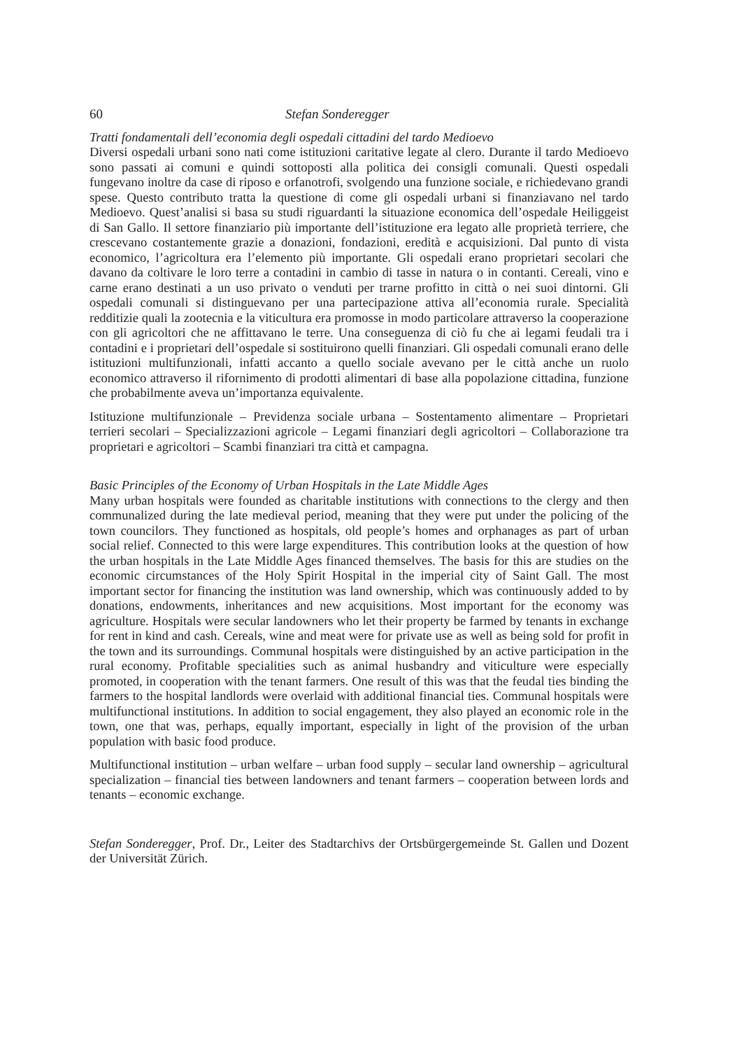60 Stefan Sonderegger
Tratti fondamentali dell’economia degli ospedali cittadini del tardo Medioevo
Diversi ospedali urbani sono nati come istituzioni caritative legate al clero. Durante il tardo Medioevo sono passati ai comuni e quindi sottoposti alla politica dei consigli comunali. Questi ospedali fungevano inoltre da case di riposo e orfanotrofi, svolgendo una funzione sociale, e richiedevano grandi spese. Questo contributo tratta la questione di come gli ospedali urbani si finanziavano nel tardo Medioevo. Quest’analisi si basa su studi riguardanti la situazione economica dell’ospedale Heiliggeist di San Gallo. Il settore finanziario più importante dell’istituzione era legato alle proprietà terriere, che crescevano costantemente grazie a donazioni, fondazioni, eredità e acquisizioni. Dal punto di vista economico, l’agricoltura era l’elemento più importante. Gli ospedali erano proprietari secolari che davano da coltivare le loro terre a contadini in cambio di tasse in natura o in contanti. Cereali, vino e carne erano destinati a un uso privato o venduti per trarne profitto in città o nei suoi dintorni. Gli ospedali comunali si distinguevano per una partecipazione attiva all’economia rurale. Specialità redditizie quali la zootecnia e la viticultura era promosse in modo particolare attraverso la cooperazione con gli agricoltori che ne affittavano le terre. Una conseguenza di ciò fu che ai legami feudali tra i contadini e i proprietari dell’ospedale si sostituirono quelli finanziari. Gli ospedali comunali erano delle istituzioni multifunzionali, infatti accanto a quello sociale avevano per le città anche un ruolo economico attraverso il rifornimento di prodotti alimentari di base alla popolazione cittadina, funzione che probabilmente aveva un’importanza equivalente.
Istituzione multifunzionale – Previdenza sociale urbana – Sostentamento alimentare – Proprietari terrieri secolari – Specializzazioni agricole – Legami finanziari degli agricoltori – Collaborazione tra proprietari e agricoltori – Scambi finanziari tra città et campagna.
Basic Principles of the Economy of Urban Hospitals in the Late Middle Ages
Many urban hospitals were founded as charitable institutions with connections to the clergy and then communalized during the late medieval period, meaning that they were put under the policing of the town councilors. They functioned as hospitals, old people’s homes and orphanages as part of urban social relief. Connected to this were large expenditures. This contribution looks at the question of how the urban hospitals in the Late Middle Ages financed themselves. The basis for this are studies on the economic circumstances of the Holy Spirit Hospital in the imperial city of Saint Gall. The most important sector for financing the institution was land ownership, which was continuously added to by donations, endowments, inheritances and new acquisitions. Most important for the economy was agriculture. Hospitals were secular landowners who let their property be farmed by tenants in exchange for rent in kind and cash. Cereals, wine and meat were for private use as well as being sold for profit in the town and its surroundings. Communal hospitals were distinguished by an active participation in the rural economy. Profitable specialities such as animal husbandry and viticulture were especially promoted, in cooperation with the tenant farmers. One result of this was that the feudal ties binding the farmers to the hospital landlords were overlaid with additional financial ties. Communal hospitals were multifunctional institutions. In addition to social engagement, they also played an economic role in the town, one that was, perhaps, equally important, especially in light of the provision of the urban population with basic food produce.
Multifunctional institution – urban welfare – urban food supply – secular land ownership – agricultural specialization – financial ties between landowners and tenant farmers – cooperation between lords and tenants – economic exchange.
Stefan Sonderegger, Prof. Dr., Leiter des Stadtarchivs der Ortsbürgergemeinde St. Gallen und Dozent der Universität Zürich.